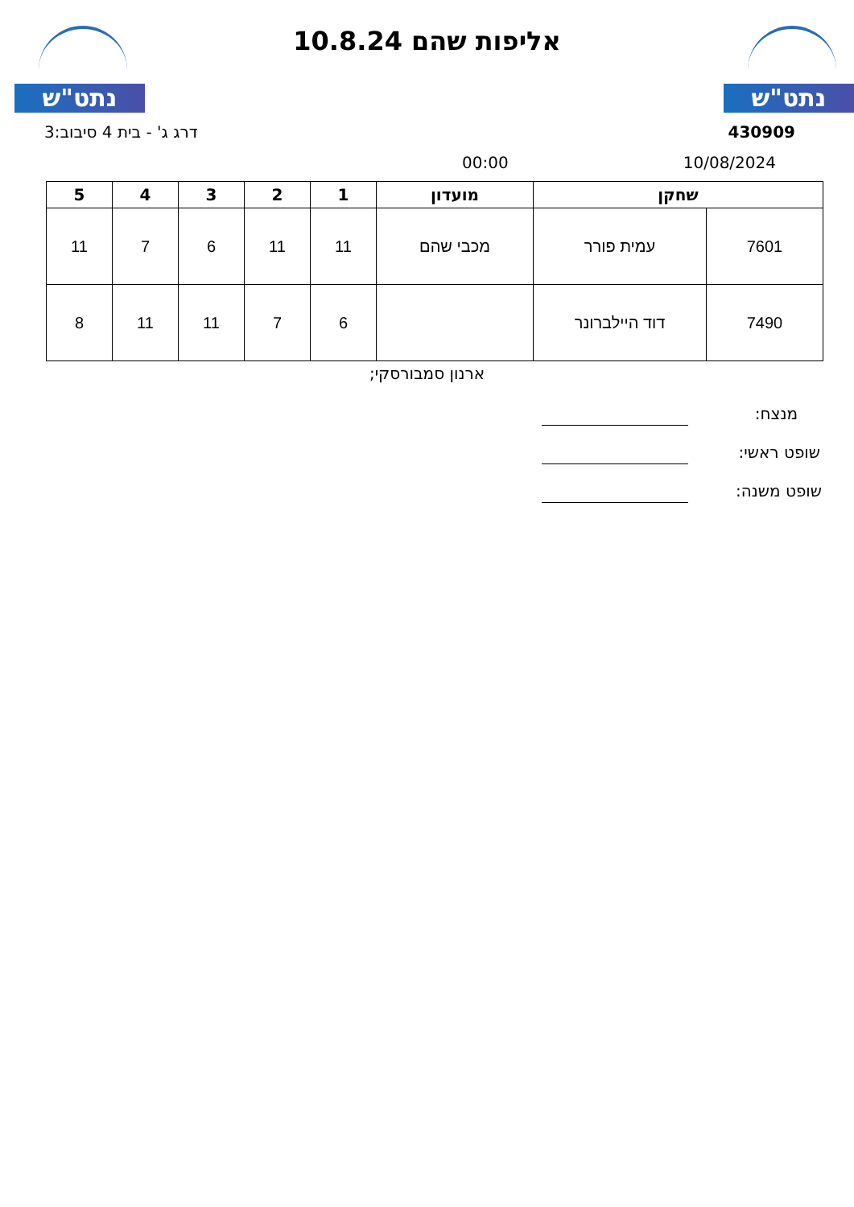נתט"ש אליפות שהם 10.8.24 נתט"ש
430909 דרג ג' - בית 4 סיבוב:3
10/08/2024 00:00
| שחקן | | מועדון | 1 | 2 | 3 | 4 | 5 |
| --- | --- | --- | --- | --- | --- | --- | --- |
| 7601 | עמית פורר | מכבי שהם | 11 | 11 | 6 | 7 | 11 |
| 7490 | דוד היילברונר | | 6 | 7 | 11 | 11 | 8 |
ארנון סמבורסקי;
מנצח:
שופט ראשי:
שופט משנה: